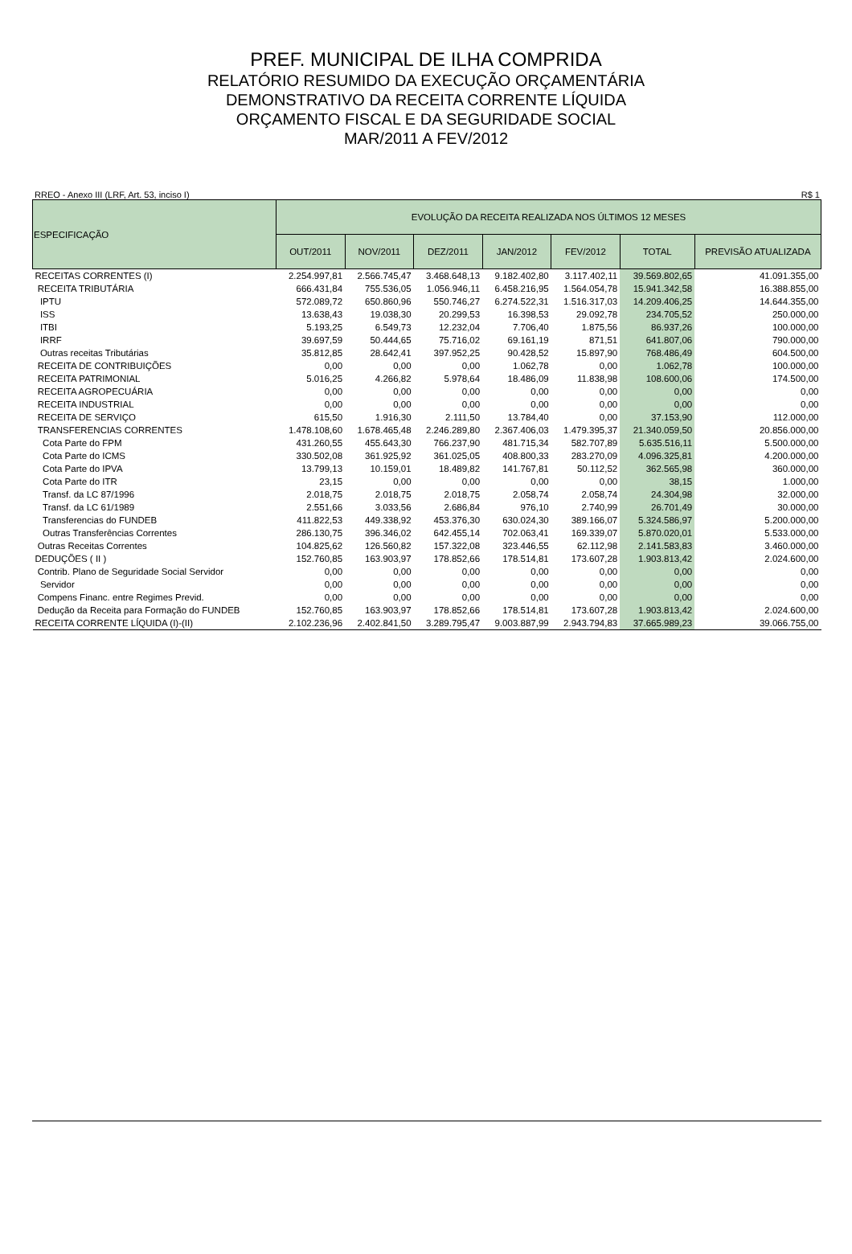PREF. MUNICIPAL DE ILHA COMPRIDA
RELATÓRIO RESUMIDO DA EXECUÇÃO ORÇAMENTÁRIA
DEMONSTRATIVO DA RECEITA CORRENTE LÍQUIDA
ORÇAMENTO FISCAL E DA SEGURIDADE SOCIAL
MAR/2011 A FEV/2012
RREO - Anexo III (LRF, Art. 53, inciso I) R$ 1
| ESPECIFICAÇÃO | EVOLUÇÃO DA RECEITA REALIZADA NOS ÚLTIMOS 12 MESES | | | | | | |
| --- | --- | --- | --- | --- | --- | --- | --- |
| | OUT/2011 | NOV/2011 | DEZ/2011 | JAN/2012 | FEV/2012 | TOTAL | PREVISÃO ATUALIZADA |
| RECEITAS CORRENTES (I) | 2.254.997,81 | 2.566.745,47 | 3.468.648,13 | 9.182.402,80 | 3.117.402,11 | 39.569.802,65 | 41.091.355,00 |
| RECEITA TRIBUTÁRIA | 666.431,84 | 755.536,05 | 1.056.946,11 | 6.458.216,95 | 1.564.054,78 | 15.941.342,58 | 16.388.855,00 |
| IPTU | 572.089,72 | 650.860,96 | 550.746,27 | 6.274.522,31 | 1.516.317,03 | 14.209.406,25 | 14.644.355,00 |
| ISS | 13.638,43 | 19.038,30 | 20.299,53 | 16.398,53 | 29.092,78 | 234.705,52 | 250.000,00 |
| ITBI | 5.193,25 | 6.549,73 | 12.232,04 | 7.706,40 | 1.875,56 | 86.937,26 | 100.000,00 |
| IRRF | 39.697,59 | 50.444,65 | 75.716,02 | 69.161,19 | 871,51 | 641.807,06 | 790.000,00 |
| Outras receitas Tributárias | 35.812,85 | 28.642,41 | 397.952,25 | 90.428,52 | 15.897,90 | 768.486,49 | 604.500,00 |
| RECEITA DE CONTRIBUIÇÕES | 0,00 | 0,00 | 0,00 | 1.062,78 | 0,00 | 1.062,78 | 100.000,00 |
| RECEITA PATRIMONIAL | 5.016,25 | 4.266,82 | 5.978,64 | 18.486,09 | 11.838,98 | 108.600,06 | 174.500,00 |
| RECEITA AGROPECUÁRIA | 0,00 | 0,00 | 0,00 | 0,00 | 0,00 | 0,00 | 0,00 |
| RECEITA INDUSTRIAL | 0,00 | 0,00 | 0,00 | 0,00 | 0,00 | 0,00 | 0,00 |
| RECEITA DE SERVIÇO | 615,50 | 1.916,30 | 2.111,50 | 13.784,40 | 0,00 | 37.153,90 | 112.000,00 |
| TRANSFERENCIAS CORRENTES | 1.478.108,60 | 1.678.465,48 | 2.246.289,80 | 2.367.406,03 | 1.479.395,37 | 21.340.059,50 | 20.856.000,00 |
| Cota Parte do FPM | 431.260,55 | 455.643,30 | 766.237,90 | 481.715,34 | 582.707,89 | 5.635.516,11 | 5.500.000,00 |
| Cota Parte do ICMS | 330.502,08 | 361.925,92 | 361.025,05 | 408.800,33 | 283.270,09 | 4.096.325,81 | 4.200.000,00 |
| Cota Parte do IPVA | 13.799,13 | 10.159,01 | 18.489,82 | 141.767,81 | 50.112,52 | 362.565,98 | 360.000,00 |
| Cota Parte do ITR | 23,15 | 0,00 | 0,00 | 0,00 | 0,00 | 38,15 | 1.000,00 |
| Transf. da LC 87/1996 | 2.018,75 | 2.018,75 | 2.018,75 | 2.058,74 | 2.058,74 | 24.304,98 | 32.000,00 |
| Transf. da LC 61/1989 | 2.551,66 | 3.033,56 | 2.686,84 | 976,10 | 2.740,99 | 26.701,49 | 30.000,00 |
| Transferencias do FUNDEB | 411.822,53 | 449.338,92 | 453.376,30 | 630.024,30 | 389.166,07 | 5.324.586,97 | 5.200.000,00 |
| Outras Transferências Correntes | 286.130,75 | 396.346,02 | 642.455,14 | 702.063,41 | 169.339,07 | 5.870.020,01 | 5.533.000,00 |
| Outras Receitas Correntes | 104.825,62 | 126.560,82 | 157.322,08 | 323.446,55 | 62.112,98 | 2.141.583,83 | 3.460.000,00 |
| DEDUÇÕES ( II ) | 152.760,85 | 163.903,97 | 178.852,66 | 178.514,81 | 173.607,28 | 1.903.813,42 | 2.024.600,00 |
| Contrib. Plano de Seguridade Social Servidor | 0,00 | 0,00 | 0,00 | 0,00 | 0,00 | 0,00 | 0,00 |
| Servidor | 0,00 | 0,00 | 0,00 | 0,00 | 0,00 | 0,00 | 0,00 |
| Compens Financ. entre Regimes Previd. | 0,00 | 0,00 | 0,00 | 0,00 | 0,00 | 0,00 | 0,00 |
| Dedução da Receita para Formação do FUNDEB | 152.760,85 | 163.903,97 | 178.852,66 | 178.514,81 | 173.607,28 | 1.903.813,42 | 2.024.600,00 |
| RECEITA CORRENTE LÍQUIDA (I)-(II) | 2.102.236,96 | 2.402.841,50 | 3.289.795,47 | 9.003.887,99 | 2.943.794,83 | 37.665.989,23 | 39.066.755,00 |